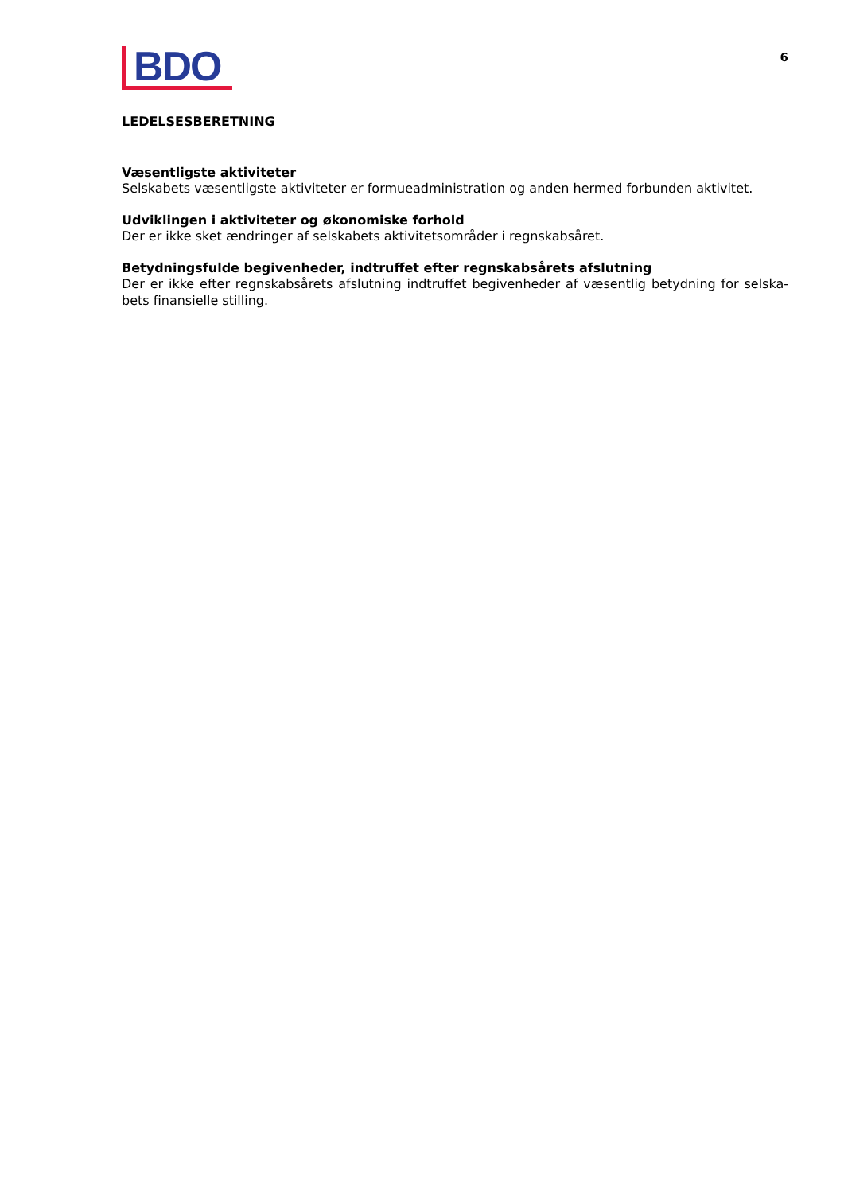BDO
6
LEDELSESBERETNING
Væsentligste aktiviteter
Selskabets væsentligste aktiviteter er formueadministration og anden hermed forbunden aktivitet.
Udviklingen i aktiviteter og økonomiske forhold
Der er ikke sket ændringer af selskabets aktivitetsområder i regnskabsåret.
Betydningsfulde begivenheder, indtruffet efter regnskabsårets afslutning
Der er ikke efter regnskabsårets afslutning indtruffet begivenheder af væsentlig betydning for selska-bets finansielle stilling.